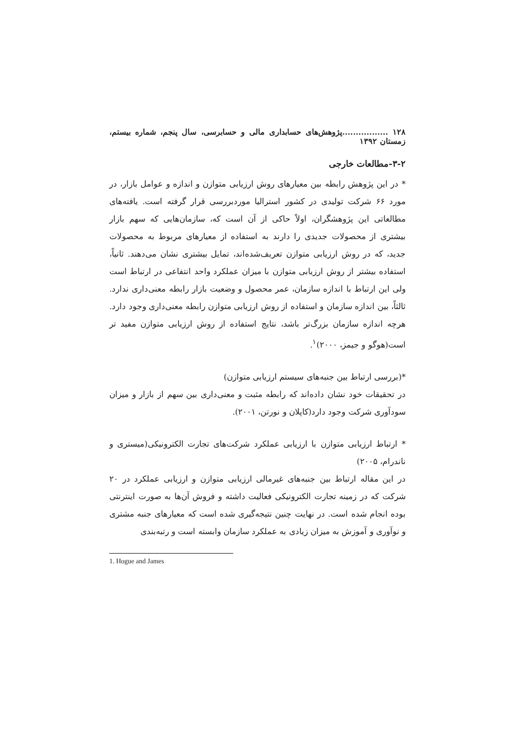۱۲۸ .................پژوهش‌های حسابداری مالی و حسابرسی، سال پنجم، شماره بیستم، زمستان ۱۳۹۲
۳-۲-مطالعات خارجی
* در این پژوهش رابطه بین معیارهای روش ارزیابی متوازن و اندازه و عوامل بازار، در مورد ۶۶ شرکت تولیدی در کشور استرالیا موردبررسی قرار گرفته است. یافته‌های مطالعاتی این پژوهشگران، اولاً حاکی از آن است که، سازمان‌هایی که سهم بازار بیشتری از محصولات جدیدی را دارند به استفاده از معیارهای مربوط به محصولات جدید، که در روش ارزیابی متوازن تعریف‌شده‌اند، تمایل بیشتری نشان می‌دهند. ثانیاً، استفاده بیشتر از روش ارزیابی متوازن با میزان عملکرد واحد انتفاعی در ارتباط است ولی این ارتباط با اندازه سازمان، عمر محصول و وضعیت بازار رابطه معنی‌داری ندارد. ثالثاً، بین اندازه سازمان و استفاده از روش ارزیابی متوازن رابطه معنی‌داری وجود دارد. هرچه اندازه سازمان بزرگ‌تر باشد، نتایج استفاده از روش ارزیابی متوازن مفید تر است(هوگو و جیمز، ۲۰۰۰)<sup>۱</sup>.
*(بررسی ارتباط بین جنبه‌های سیستم ارزیابی متوازن)
در تحقیقات خود نشان داده‌اند که رابطه مثبت و معنی‌داری بین سهم از بازار و میزان سودآوری شرکت وجود دارد(کاپلان و نورتن، ۲۰۰۱).
* ارتباط ارزیابی متوازن با ارزیابی عملکرد شرکت‌های تجارت الکترونیکی(میستری و ناندرام، ۲۰۰۵)
در این مقاله ارتباط بین جنبه‌های غیرمالی ارزیابی متوازن و ارزیابی عملکرد در ۲۰ شرکت که در زمینه تجارت الکترونیکی فعالیت داشته و فروش آن‌ها به صورت اینترنتی بوده انجام شده است. در نهایت چنین نتیجه‌گیری شده است که معیارهای جنبه مشتری و نوآوری و آموزش به میزان زیادی به عملکرد سازمان وابسته است و رتبه‌بندی
1. Hogue and James